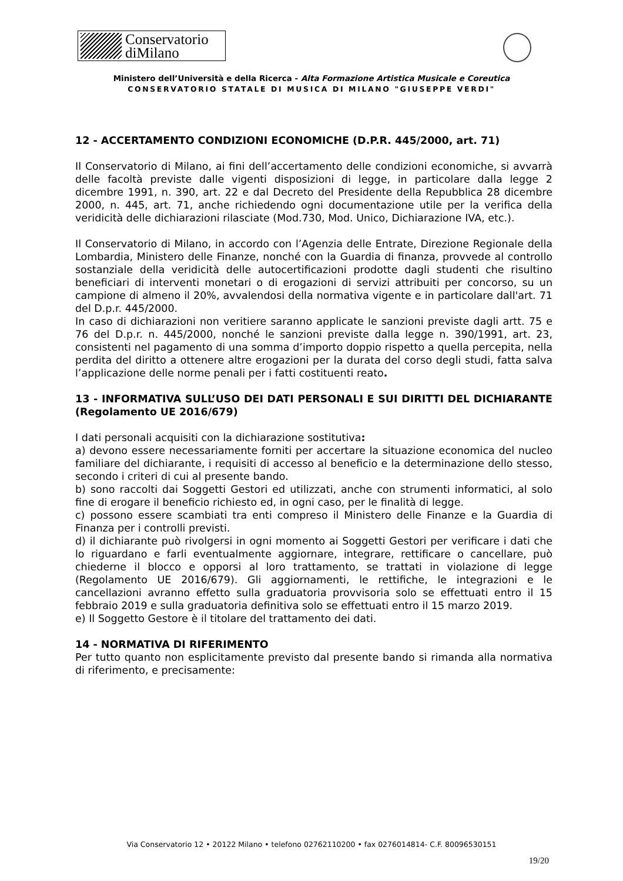Conservatorio
diMilano
Ministero dell’Università e della Ricerca - Alta Formazione Artistica Musicale e Coreutica
CONSERVATORIO STATALE DI MUSICA DI MILANO "GIUSEPPE VERDI"
12 - ACCERTAMENTO CONDIZIONI ECONOMICHE (D.P.R. 445/2000, art. 71)
Il Conservatorio di Milano, ai fini dell’accertamento delle condizioni economiche, si avvarrà delle facoltà previste dalle vigenti disposizioni di legge, in particolare dalla legge 2 dicembre 1991, n. 390, art. 22 e dal Decreto del Presidente della Repubblica 28 dicembre 2000, n. 445, art. 71, anche richiedendo ogni documentazione utile per la verifica della veridicità delle dichiarazioni rilasciate (Mod.730, Mod. Unico, Dichiarazione IVA, etc.).
Il Conservatorio di Milano, in accordo con l’Agenzia delle Entrate, Direzione Regionale della Lombardia, Ministero delle Finanze, nonché con la Guardia di finanza, provvede al controllo sostanziale della veridicità delle autocertificazioni prodotte dagli studenti che risultino beneficiari di interventi monetari o di erogazioni di servizi attribuiti per concorso, su un campione di almeno il 20%, avvalendosi della normativa vigente e in particolare dall'art. 71 del D.p.r. 445/2000.
In caso di dichiarazioni non veritiere saranno applicate le sanzioni previste dagli artt. 75 e 76 del D.p.r. n. 445/2000, nonché le sanzioni previste dalla legge n. 390/1991, art. 23, consistenti nel pagamento di una somma d’importo doppio rispetto a quella percepita, nella perdita del diritto a ottenere altre erogazioni per la durata del corso degli studi, fatta salva l’applicazione delle norme penali per i fatti costituenti reato.
13 - INFORMATIVA SULL’USO DEI DATI PERSONALI E SUI DIRITTI DEL DICHIARANTE (Regolamento UE 2016/679)
I dati personali acquisiti con la dichiarazione sostitutiva:
a) devono essere necessariamente forniti per accertare la situazione economica del nucleo familiare del dichiarante, i requisiti di accesso al beneficio e la determinazione dello stesso, secondo i criteri di cui al presente bando.
b) sono raccolti dai Soggetti Gestori ed utilizzati, anche con strumenti informatici, al solo fine di erogare il beneficio richiesto ed, in ogni caso, per le finalità di legge.
c) possono essere scambiati tra enti compreso il Ministero delle Finanze e la Guardia di Finanza per i controlli previsti.
d) il dichiarante può rivolgersi in ogni momento ai Soggetti Gestori per verificare i dati che lo riguardano e farli eventualmente aggiornare, integrare, rettificare o cancellare, può chiederne il blocco e opporsi al loro trattamento, se trattati in violazione di legge (Regolamento UE 2016/679). Gli aggiornamenti, le rettifiche, le integrazioni e le cancellazioni avranno effetto sulla graduatoria provvisoria solo se effettuati entro il 15 febbraio 2019 e sulla graduatoria definitiva solo se effettuati entro il 15 marzo 2019.
e) Il Soggetto Gestore è il titolare del trattamento dei dati.
14 - NORMATIVA DI RIFERIMENTO
Per tutto quanto non esplicitamente previsto dal presente bando si rimanda alla normativa di riferimento, e precisamente:
Via Conservatorio 12 • 20122 Milano • telefono 02762110200 • fax 0276014814- C.F. 80096530151
19/20